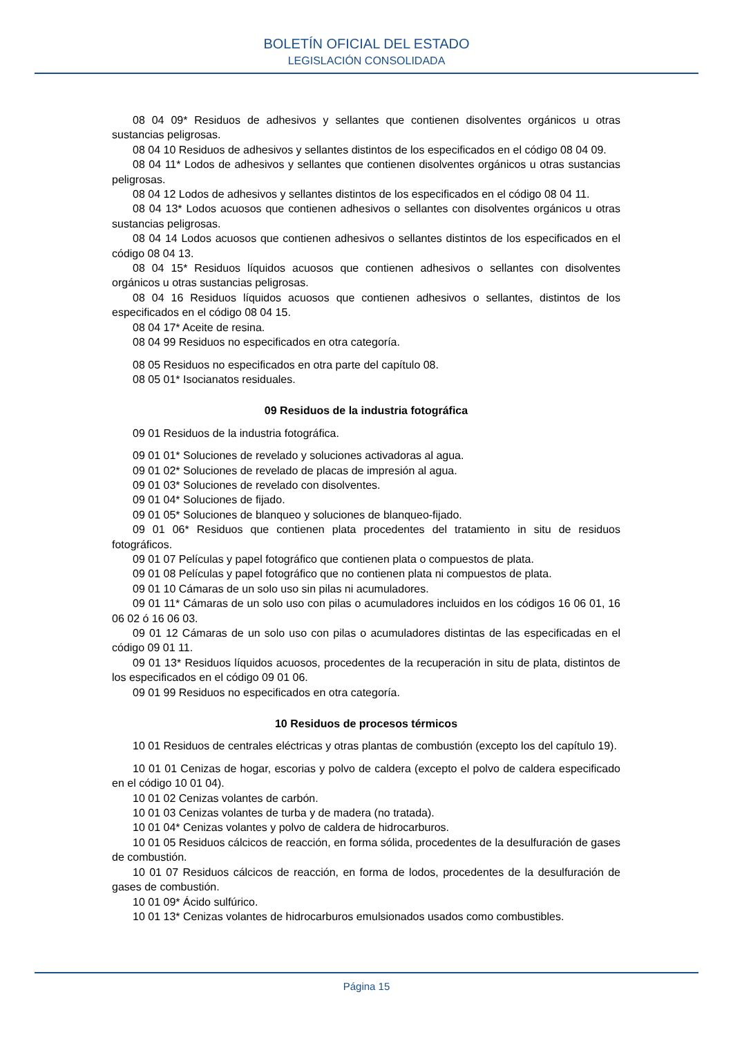BOLETÍN OFICIAL DEL ESTADO
LEGISLACIÓN CONSOLIDADA
08 04 09* Residuos de adhesivos y sellantes que contienen disolventes orgánicos u otras sustancias peligrosas.
08 04 10 Residuos de adhesivos y sellantes distintos de los especificados en el código 08 04 09.
08 04 11* Lodos de adhesivos y sellantes que contienen disolventes orgánicos u otras sustancias peligrosas.
08 04 12 Lodos de adhesivos y sellantes distintos de los especificados en el código 08 04 11.
08 04 13* Lodos acuosos que contienen adhesivos o sellantes con disolventes orgánicos u otras sustancias peligrosas.
08 04 14 Lodos acuosos que contienen adhesivos o sellantes distintos de los especificados en el código 08 04 13.
08 04 15* Residuos líquidos acuosos que contienen adhesivos o sellantes con disolventes orgánicos u otras sustancias peligrosas.
08 04 16 Residuos líquidos acuosos que contienen adhesivos o sellantes, distintos de los especificados en el código 08 04 15.
08 04 17* Aceite de resina.
08 04 99 Residuos no especificados en otra categoría.
08 05 Residuos no especificados en otra parte del capítulo 08.
08 05 01* Isocianatos residuales.
09 Residuos de la industria fotográfica
09 01 Residuos de la industria fotográfica.
09 01 01* Soluciones de revelado y soluciones activadoras al agua.
09 01 02* Soluciones de revelado de placas de impresión al agua.
09 01 03* Soluciones de revelado con disolventes.
09 01 04* Soluciones de fijado.
09 01 05* Soluciones de blanqueo y soluciones de blanqueo-fijado.
09 01 06* Residuos que contienen plata procedentes del tratamiento in situ de residuos fotográficos.
09 01 07 Películas y papel fotográfico que contienen plata o compuestos de plata.
09 01 08 Películas y papel fotográfico que no contienen plata ni compuestos de plata.
09 01 10 Cámaras de un solo uso sin pilas ni acumuladores.
09 01 11* Cámaras de un solo uso con pilas o acumuladores incluidos en los códigos 16 06 01, 16 06 02 ó 16 06 03.
09 01 12 Cámaras de un solo uso con pilas o acumuladores distintas de las especificadas en el código 09 01 11.
09 01 13* Residuos líquidos acuosos, procedentes de la recuperación in situ de plata, distintos de los especificados en el código 09 01 06.
09 01 99 Residuos no especificados en otra categoría.
10 Residuos de procesos térmicos
10 01 Residuos de centrales eléctricas y otras plantas de combustión (excepto los del capítulo 19).
10 01 01 Cenizas de hogar, escorias y polvo de caldera (excepto el polvo de caldera especificado en el código 10 01 04).
10 01 02 Cenizas volantes de carbón.
10 01 03 Cenizas volantes de turba y de madera (no tratada).
10 01 04* Cenizas volantes y polvo de caldera de hidrocarburos.
10 01 05 Residuos cálcicos de reacción, en forma sólida, procedentes de la desulfuración de gases de combustión.
10 01 07 Residuos cálcicos de reacción, en forma de lodos, procedentes de la desulfuración de gases de combustión.
10 01 09* Ácido sulfúrico.
10 01 13* Cenizas volantes de hidrocarburos emulsionados usados como combustibles.
Página 15